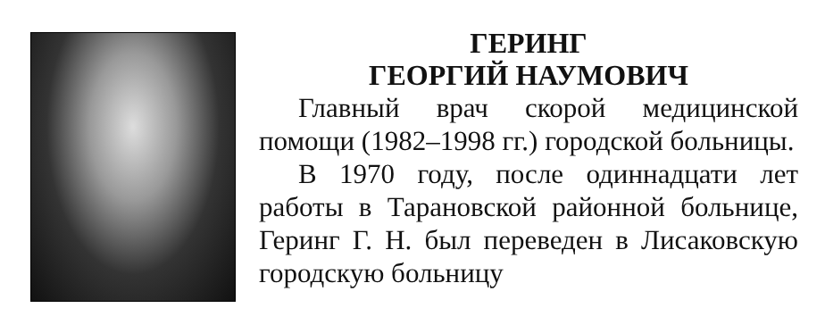ГЕРИНГ
ГЕОРГИЙ НАУМОВИЧ
Главный врач скорой медицинской помощи (1982–1998 гг.) городской больницы.
В 1970 году, после одиннадцати лет работы в Тарановской районной больнице, Геринг Г. Н. был переведен в Лисаковскую городскую больницу